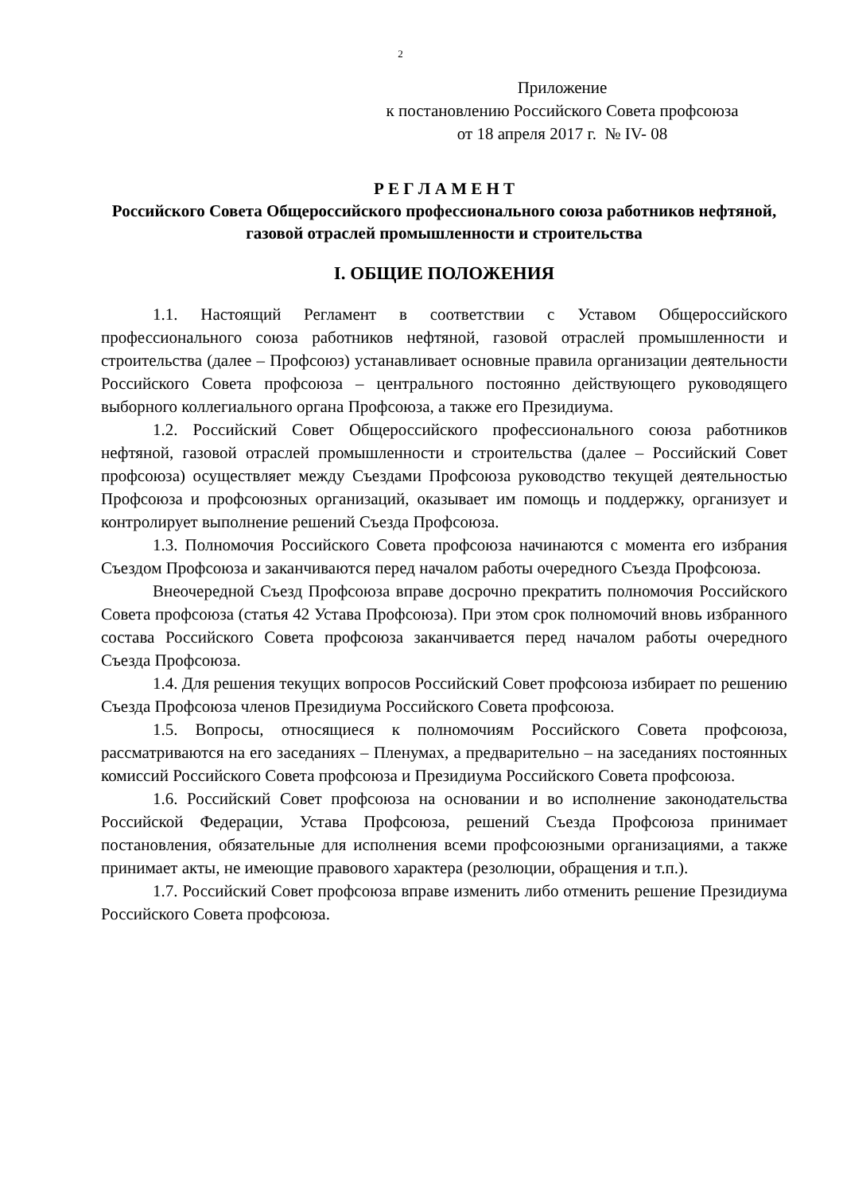2
Приложение
к постановлению Российского Совета профсоюза
от 18 апреля 2017 г. № IV- 08
Р Е Г Л А М Е Н Т
Российского Совета Общероссийского профессионального союза работников нефтяной, газовой отраслей промышленности и строительства
I. ОБЩИЕ ПОЛОЖЕНИЯ
1.1. Настоящий Регламент в соответствии с Уставом Общероссийского профессионального союза работников нефтяной, газовой отраслей промышленности и строительства (далее – Профсоюз) устанавливает основные правила организации деятельности Российского Совета профсоюза – центрального постоянно действующего руководящего выборного коллегиального органа Профсоюза, а также его Президиума.
1.2. Российский Совет Общероссийского профессионального союза работников нефтяной, газовой отраслей промышленности и строительства (далее – Российский Совет профсоюза) осуществляет между Съездами Профсоюза руководство текущей деятельностью Профсоюза и профсоюзных организаций, оказывает им помощь и поддержку, организует и контролирует выполнение решений Съезда Профсоюза.
1.3. Полномочия Российского Совета профсоюза начинаются с момента его избрания Съездом Профсоюза и заканчиваются перед началом работы очередного Съезда Профсоюза.
Внеочередной Съезд Профсоюза вправе досрочно прекратить полномочия Российского Совета профсоюза (статья 42 Устава Профсоюза). При этом срок полномочий вновь избранного состава Российского Совета профсоюза заканчивается перед началом работы очередного Съезда Профсоюза.
1.4. Для решения текущих вопросов Российский Совет профсоюза избирает по решению Съезда Профсоюза членов Президиума Российского Совета профсоюза.
1.5. Вопросы, относящиеся к полномочиям Российского Совета профсоюза, рассматриваются на его заседаниях – Пленумах, а предварительно – на заседаниях постоянных комиссий Российского Совета профсоюза и Президиума Российского Совета профсоюза.
1.6. Российский Совет профсоюза на основании и во исполнение законодательства Российской Федерации, Устава Профсоюза, решений Съезда Профсоюза принимает постановления, обязательные для исполнения всеми профсоюзными организациями, а также принимает акты, не имеющие правового характера (резолюции, обращения и т.п.).
1.7. Российский Совет профсоюза вправе изменить либо отменить решение Президиума Российского Совета профсоюза.